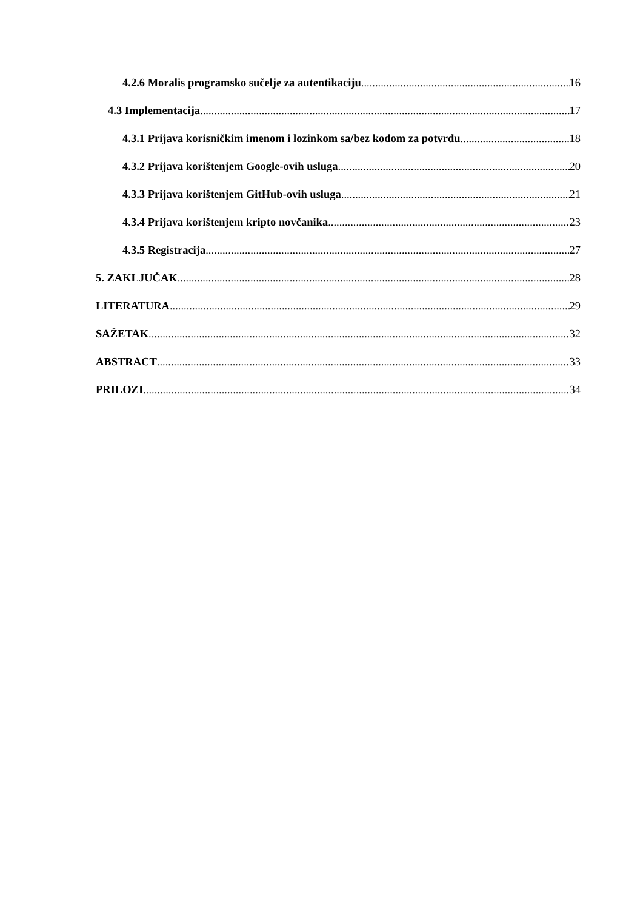4.2.6 Moralis programsko sučelje za autentikaciju 16
4.3 Implementacija 17
4.3.1 Prijava korisničkim imenom i lozinkom sa/bez kodom za potvrdu 18
4.3.2 Prijava korištenjem Google-ovih usluga 20
4.3.3 Prijava korištenjem GitHub-ovih usluga 21
4.3.4 Prijava korištenjem kripto novčanika 23
4.3.5 Registracija 27
5. ZAKLJUČAK 28
LITERATURA 29
SAŽETAK 32
ABSTRACT 33
PRILOZI 34